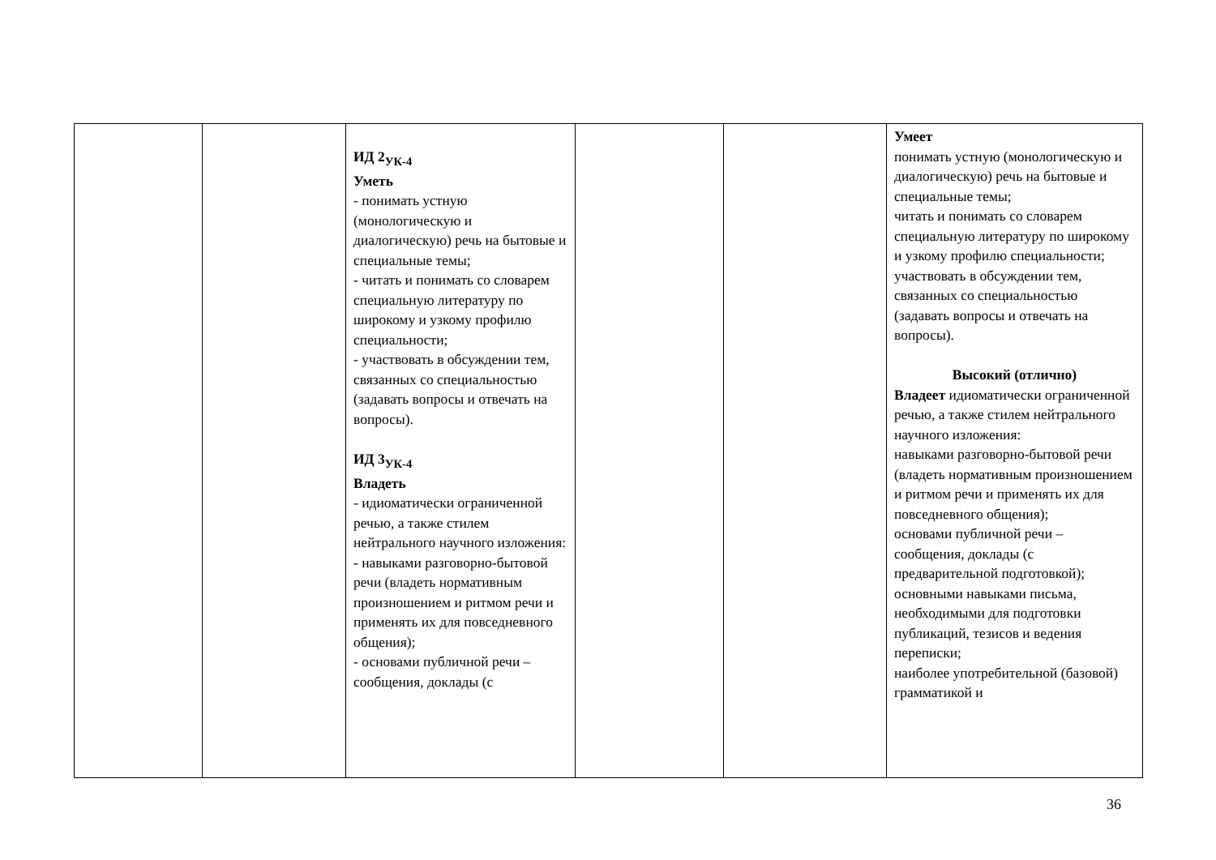| | | ИД 2<sub>УК-4</sub> Уметь - понимать устную (монологическую и диалогическую) речь на бытовые и специальные темы; - читать и понимать со словарем специальную литературу по широкому и узкому профилю специальности; - участвовать в обсуждении тем, связанных со специальностью (задавать вопросы и отвечать на вопросы). ИД 3<sub>УК-4</sub> Владеть - идиоматически ограниченной речью, а также стилем нейтрального научного изложения: - навыками разговорно-бытовой речи (владеть нормативным произношением и ритмом речи и применять их для повседневного общения); - основами публичной речи – сообщения, доклады (с | | | Умеет понимать устную (монологическую и диалогическую) речь на бытовые и специальные темы; читать и понимать со словарем специальную литературу по широкому и узкому профилю специальности; участвовать в обсуждении тем, связанных со специальностью (задавать вопросы и отвечать на вопросы). Высокий (отлично) Владеет идиоматически ограниченной речью, а также стилем нейтрального научного изложения: навыками разговорно-бытовой речи (владеть нормативным произношением и ритмом речи и применять их для повседневного общения); основами публичной речи – сообщения, доклады (с предварительной подготовкой); основными навыками письма, необходимыми для подготовки публикаций, тезисов и ведения переписки; наиболее употребительной (базовой) грамматикой и |
36